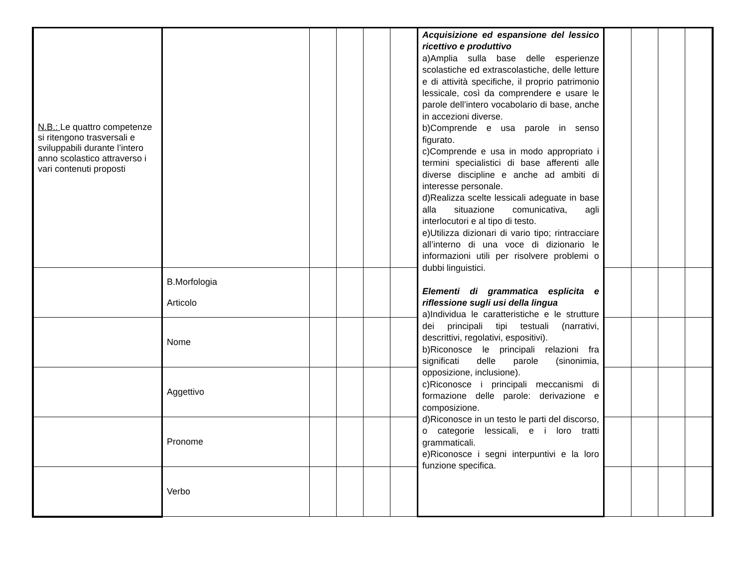| N.B.: Le quattro competenze si ritengono trasversali e sviluppabili durante l’intero anno scolastico attraverso i vari contenuti proposti | | | | | | Acquisizione ed espansione del lessico ricettivo e produttivo a)Amplia sulla base delle esperienze scolastiche ed extrascolastiche, delle letture e di attività specifiche, il proprio patrimonio lessicale, così da comprendere e usare le parole dell’intero vocabolario di base, anche in accezioni diverse. b)Comprende e usa parole in senso figurato. c)Comprende e usa in modo appropriato i termini specialistici di base afferenti alle diverse discipline e anche ad ambiti di interesse personale. d)Realizza scelte lessicali adeguate in base alla situazione comunicativa, agli interlocutori e al tipo di testo. e)Utilizza dizionari di vario tipo; rintracciare all’interno di una voce di dizionario le informazioni utili per risolvere problemi o dubbi linguistici. Elementi di grammatica esplicita e riflessione sugli usi della lingua a)Individua le caratteristiche e le strutture dei principali tipi testuali (narrativi, descrittivi, regolativi, espositivi). b)Riconosce le principali relazioni fra significati delle parole (sinonimia, opposizione, inclusione). c)Riconosce i principali meccanismi di formazione delle parole: derivazione e composizione. d)Riconosce in un testo le parti del discorso, o categorie lessicali, e i loro tratti grammaticali. e)Riconosce i segni interpuntivi e la loro funzione specifica. | | | | |
| | B.Morfologia Articolo | | | | | | | | | |
| | Nome | | | | | | | | | |
| | Aggettivo | | | | | | | | | |
| | Pronome | | | | | | | | | |
| | Verbo | | | | | | | | | |